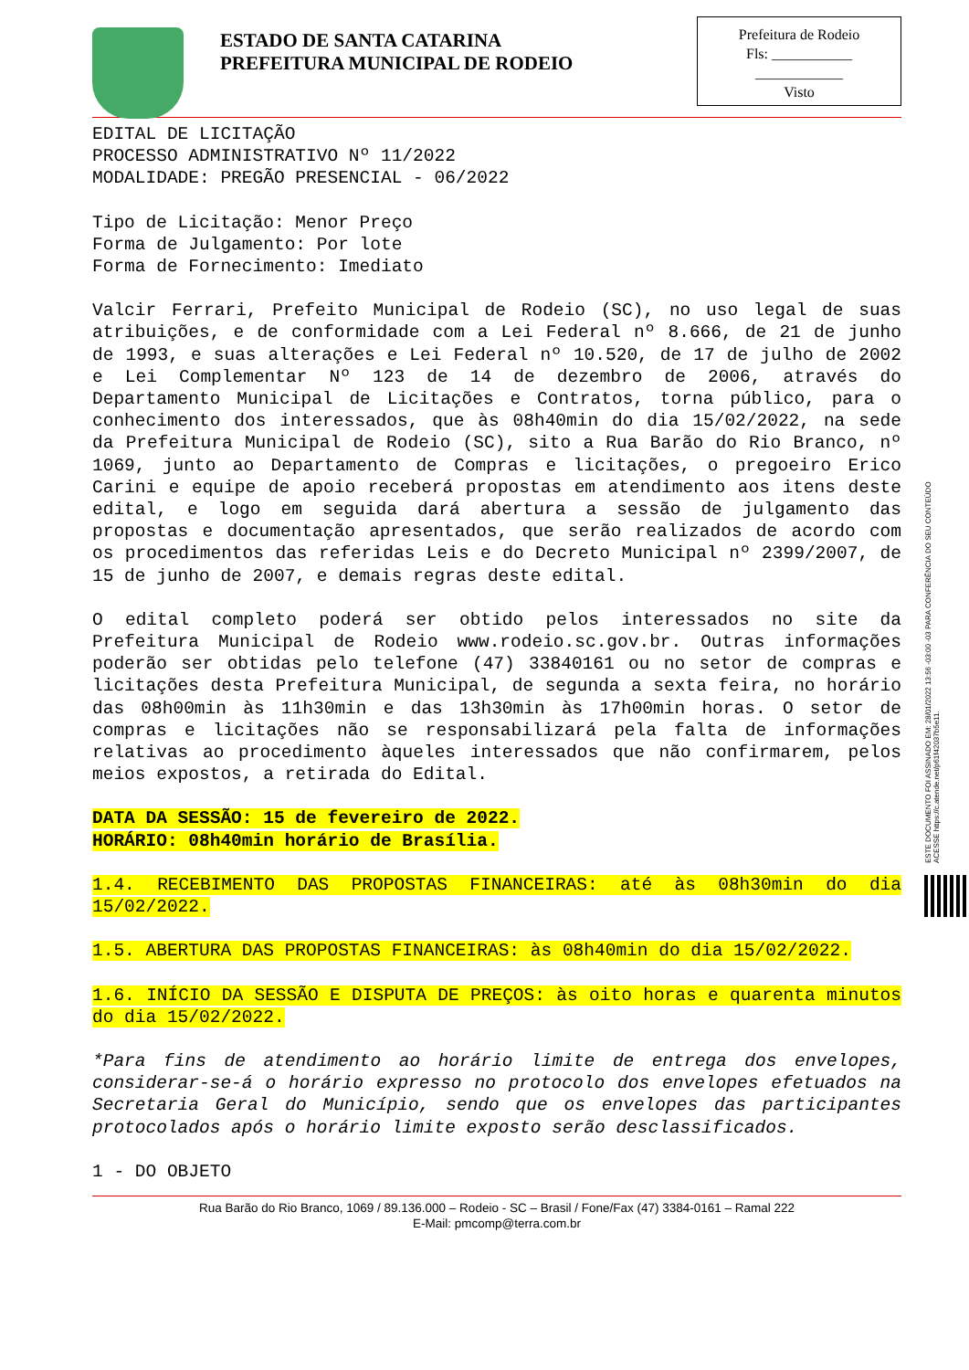ESTADO DE SANTA CATARINA
PREFEITURA MUNICIPAL DE RODEIO
Prefeitura de Rodeio
Fls: ___________
____________
Visto
EDITAL DE LICITAÇÃO
PROCESSO ADMINISTRATIVO Nº 11/2022
MODALIDADE: PREGÃO PRESENCIAL - 06/2022
Tipo de Licitação: Menor Preço
Forma de Julgamento: Por lote
Forma de Fornecimento: Imediato
Valcir Ferrari, Prefeito Municipal de Rodeio (SC), no uso legal de suas atribuições, e de conformidade com a Lei Federal nº 8.666, de 21 de junho de 1993, e suas alterações e Lei Federal nº 10.520, de 17 de julho de 2002 e Lei Complementar Nº 123 de 14 de dezembro de 2006, através do Departamento Municipal de Licitações e Contratos, torna público, para o conhecimento dos interessados, que às 08h40min do dia 15/02/2022, na sede da Prefeitura Municipal de Rodeio (SC), sito a Rua Barão do Rio Branco, nº 1069, junto ao Departamento de Compras e licitações, o pregoeiro Erico Carini e equipe de apoio receberá propostas em atendimento aos itens deste edital, e logo em seguida dará abertura a sessão de julgamento das propostas e documentação apresentados, que serão realizados de acordo com os procedimentos das referidas Leis e do Decreto Municipal nº 2399/2007, de 15 de junho de 2007, e demais regras deste edital.
O edital completo poderá ser obtido pelos interessados no site da Prefeitura Municipal de Rodeio www.rodeio.sc.gov.br. Outras informações poderão ser obtidas pelo telefone (47) 33840161 ou no setor de compras e licitações desta Prefeitura Municipal, de segunda a sexta feira, no horário das 08h00min às 11h30min e das 13h30min às 17h00min horas. O setor de compras e licitações não se responsabilizará pela falta de informações relativas ao procedimento àqueles interessados que não confirmarem, pelos meios expostos, a retirada do Edital.
DATA DA SESSÃO: 15 de fevereiro de 2022.
HORÁRIO: 08h40min horário de Brasília.
1.4. RECEBIMENTO DAS PROPOSTAS FINANCEIRAS: até às 08h30min do dia 15/02/2022.
1.5. ABERTURA DAS PROPOSTAS FINANCEIRAS: às 08h40min do dia 15/02/2022.
1.6. INÍCIO DA SESSÃO E DISPUTA DE PREÇOS: às oito horas e quarenta minutos do dia 15/02/2022.
*Para fins de atendimento ao horário limite de entrega dos envelopes, considerar-se-á o horário expresso no protocolo dos envelopes efetuados na Secretaria Geral do Município, sendo que os envelopes das participantes protocolados após o horário limite exposto serão desclassificados.
1 - DO OBJETO
Rua Barão do Rio Branco, 1069 / 89.136.000 – Rodeio - SC – Brasil / Fone/Fax (47) 3384-0161 – Ramal 222
E-Mail: pmcomp@terra.com.br
ESTE DOCUMENTO FOI ASSINADO EM: 28/01/2022 13:56 -03:00 -03 PARA CONFERÊNCIA DO SEU CONTEÚDO ACESSE https://c.atende.net/p61f42037b5e11.